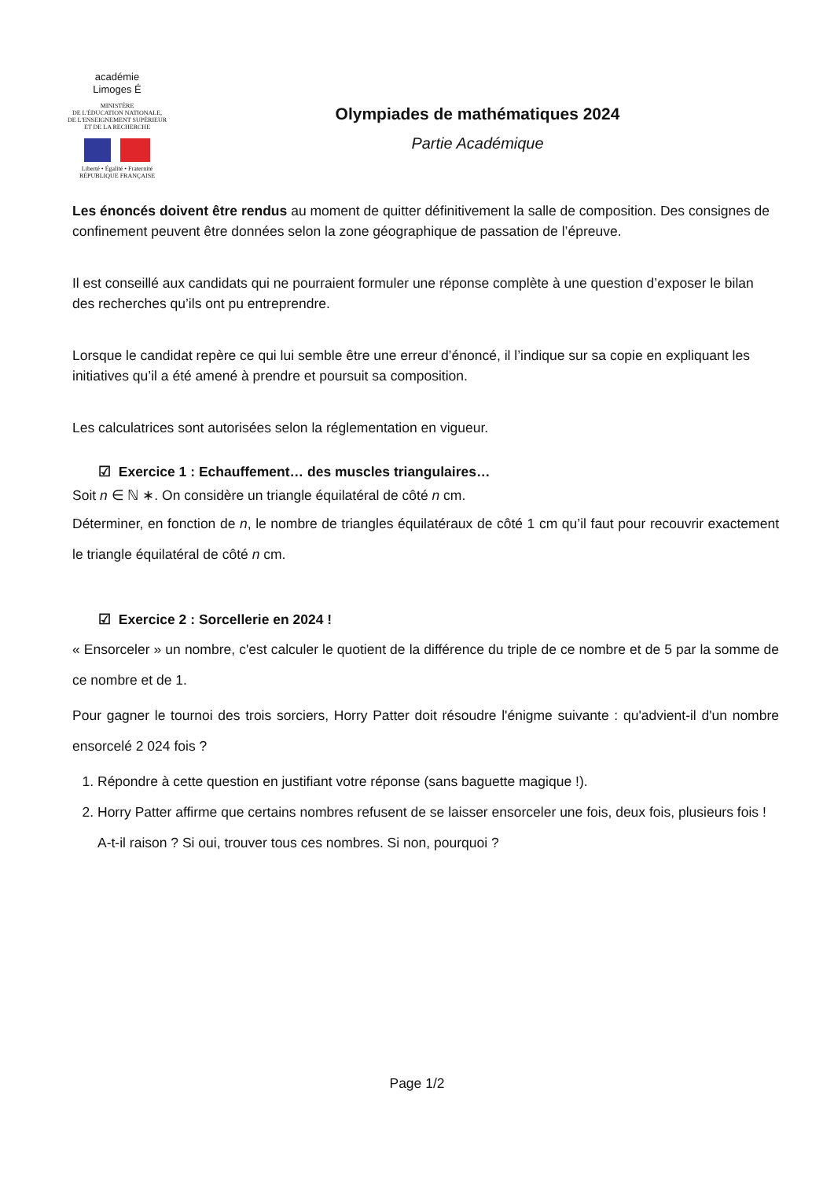académie
Limoges É
MINISTÈRE
DE L'ÉDUCATION NATIONALE,
DE L'ENSEIGNEMENT SUPÉRIEUR
ET DE LA RECHERCHE
Liberté • Égalité • Fraternité
RÉPUBLIQUE FRANÇAISE
Olympiades de mathématiques 2024
Partie Académique
Les énoncés doivent être rendus au moment de quitter définitivement la salle de composition. Des consignes de confinement peuvent être données selon la zone géographique de passation de l’épreuve.
Il est conseillé aux candidats qui ne pourraient formuler une réponse complète à une question d’exposer le bilan des recherches qu’ils ont pu entreprendre.
Lorsque le candidat repère ce qui lui semble être une erreur d’énoncé, il l’indique sur sa copie en expliquant les initiatives qu’il a été amené à prendre et poursuit sa composition.
Les calculatrices sont autorisées selon la réglementation en vigueur.
☑ Exercice 1 : Echauffement… des muscles triangulaires…
Soit n ∈ ℕ ∗. On considère un triangle équilatéral de côté n cm.
Déterminer, en fonction de n, le nombre de triangles équilatéraux de côté 1 cm qu’il faut pour recouvrir exactement le triangle équilatéral de côté n cm.
☑ Exercice 2 : Sorcellerie en 2024 !
« Ensorceler » un nombre, c'est calculer le quotient de la différence du triple de ce nombre et de 5 par la somme de ce nombre et de 1.
Pour gagner le tournoi des trois sorciers, Horry Patter doit résoudre l'énigme suivante : qu'advient-il d'un nombre ensorcelé 2 024 fois ?
1. Répondre à cette question en justifiant votre réponse (sans baguette magique !).
2. Horry Patter affirme que certains nombres refusent de se laisser ensorceler une fois, deux fois, plusieurs fois !
A-t-il raison ? Si oui, trouver tous ces nombres. Si non, pourquoi ?
Page 1/2